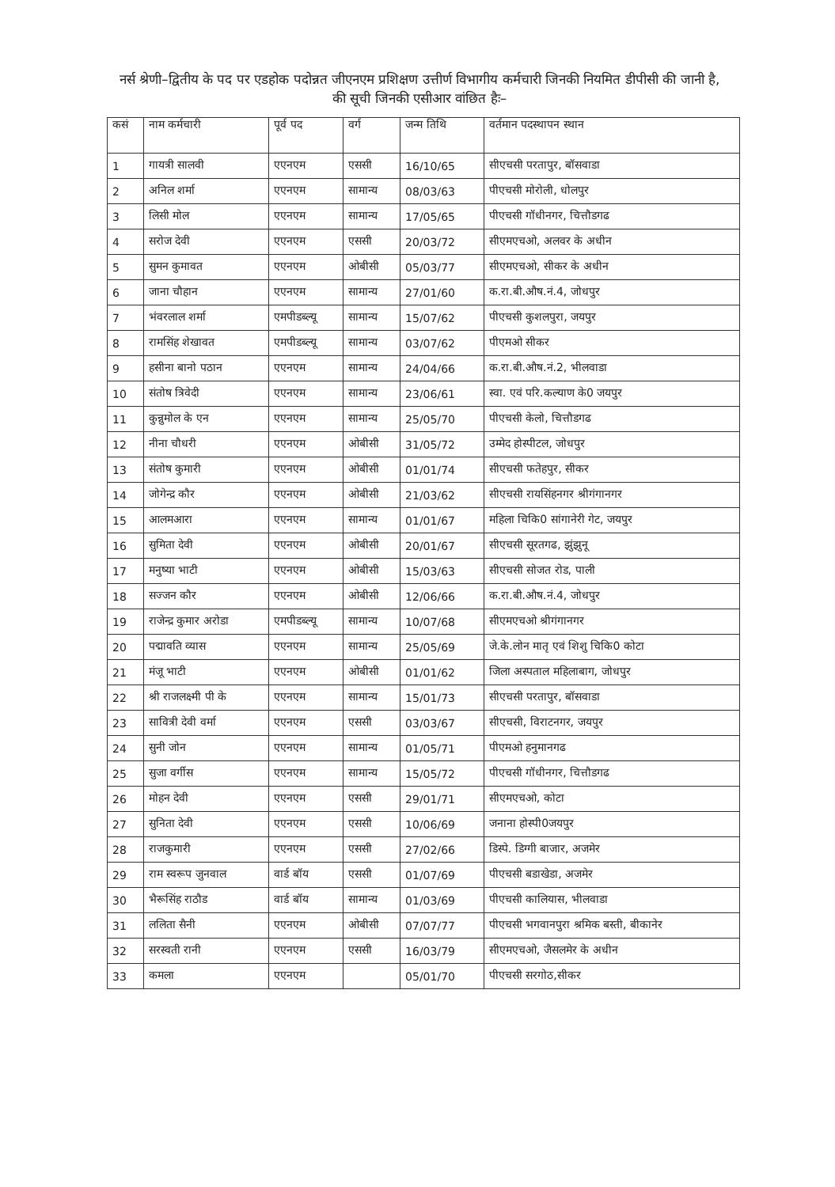नर्स श्रेणी–द्वितीय के पद पर एडहोक पदोन्नत जीएनएम प्रशिक्षण उत्तीर्ण विभागीय कर्मचारी जिनकी नियमित डीपीसी की जानी है, की सूची जिनकी एसीआर वांछित हैः–
| कसं | नाम कर्मचारी | पूर्व पद | वर्ग | जन्म तिथि | वर्तमान पदस्थापन स्थान |
| --- | --- | --- | --- | --- | --- |
| 1 | गायत्री सालवी | एएनएम | एससी | 16/10/65 | सीएचसी परतापुर, बॉसवाडा |
| 2 | अनिल शर्मा | एएनएम | सामान्य | 08/03/63 | पीएचसी मोरोली, धोलपुर |
| 3 | लिसी मोल | एएनएम | सामान्य | 17/05/65 | पीएचसी गॉधीनगर, चित्तौडगढ |
| 4 | सरोज देवी | एएनएम | एससी | 20/03/72 | सीएमएचओ, अलवर के अधीन |
| 5 | सुमन कुमावत | एएनएम | ओबीसी | 05/03/77 | सीएमएचओ, सीकर के अधीन |
| 6 | जाना चौहान | एएनएम | सामान्य | 27/01/60 | क.रा.बी.औष.नं.4, जोधपुर |
| 7 | भंवरलाल शर्मा | एमपीडब्ल्यू | सामान्य | 15/07/62 | पीएचसी कुशलपुरा, जयपुर |
| 8 | रामसिंह शेखावत | एमपीडब्ल्यू | सामान्य | 03/07/62 | पीएमओ सीकर |
| 9 | हसीना बानो पठान | एएनएम | सामान्य | 24/04/66 | क.रा.बी.औष.नं.2, भीलवाडा |
| 10 | संतोष त्रिवेदी | एएनएम | सामान्य | 23/06/61 | स्वा. एवं परि.कल्याण के0 जयपुर |
| 11 | कुन्नुमोल के एन | एएनएम | सामान्य | 25/05/70 | पीएचसी केलो, चित्तौडगढ |
| 12 | नीना चौधरी | एएनएम | ओबीसी | 31/05/72 | उम्मेद होस्पीटल, जोधपुर |
| 13 | संतोष कुमारी | एएनएम | ओबीसी | 01/01/74 | सीएचसी फतेहपुर, सीकर |
| 14 | जोगेन्द्र कौर | एएनएम | ओबीसी | 21/03/62 | सीएचसी रायसिंहनगर श्रीगंगानगर |
| 15 | आलमआरा | एएनएम | सामान्य | 01/01/67 | महिला चिकि0 सांगानेरी गेट, जयपुर |
| 16 | सुमिता देवी | एएनएम | ओबीसी | 20/01/67 | सीएचसी सूरतगढ, झुंझुनू |
| 17 | मनुष्या भाटी | एएनएम | ओबीसी | 15/03/63 | सीएचसी सोजत रोड, पाली |
| 18 | सज्जन कौर | एएनएम | ओबीसी | 12/06/66 | क.रा.बी.औष.नं.4, जोधपुर |
| 19 | राजेन्द्र कुमार अरोडा | एमपीडब्ल्यू | सामान्य | 10/07/68 | सीएमएचओ श्रीगंगानगर |
| 20 | पद्मावति व्यास | एएनएम | सामान्य | 25/05/69 | जे.के.लोन मातृ एवं शिशु चिकि0 कोटा |
| 21 | मंजू भाटी | एएनएम | ओबीसी | 01/01/62 | जिला अस्पताल महिलाबाग, जोधपुर |
| 22 | श्री राजलक्ष्मी पी के | एएनएम | सामान्य | 15/01/73 | सीएचसी परतापुर, बॉसवाडा |
| 23 | सावित्री देवी वर्मा | एएनएम | एससी | 03/03/67 | सीएचसी, विराटनगर, जयपुर |
| 24 | सुनी जोन | एएनएम | सामान्य | 01/05/71 | पीएमओ हनुमानगढ |
| 25 | सुजा वर्गीस | एएनएम | सामान्य | 15/05/72 | पीएचसी गॉधीनगर, चित्तौडगढ |
| 26 | मोहन देवी | एएनएम | एससी | 29/01/71 | सीएमएचओ, कोटा |
| 27 | सुनिता देवी | एएनएम | एससी | 10/06/69 | जनाना होस्पी0जयपुर |
| 28 | राजकुमारी | एएनएम | एससी | 27/02/66 | डिस्पे. डिग्गी बाजार, अजमेर |
| 29 | राम स्वरूप जुनवाल | वार्ड बॉय | एससी | 01/07/69 | पीएचसी बडाखेडा, अजमेर |
| 30 | भैरूसिंह राठौड | वार्ड बॉय | सामान्य | 01/03/69 | पीएचसी कालियास, भीलवाडा |
| 31 | ललिता सैनी | एएनएम | ओबीसी | 07/07/77 | पीएचसी भगवानपुरा श्रमिक बस्ती, बीकानेर |
| 32 | सरस्वती रानी | एएनएम | एससी | 16/03/79 | सीएमएचओ, जैसलमेर के अधीन |
| 33 | कमला | एएनएम | | 05/01/70 | पीएचसी सरगोठ,सीकर |